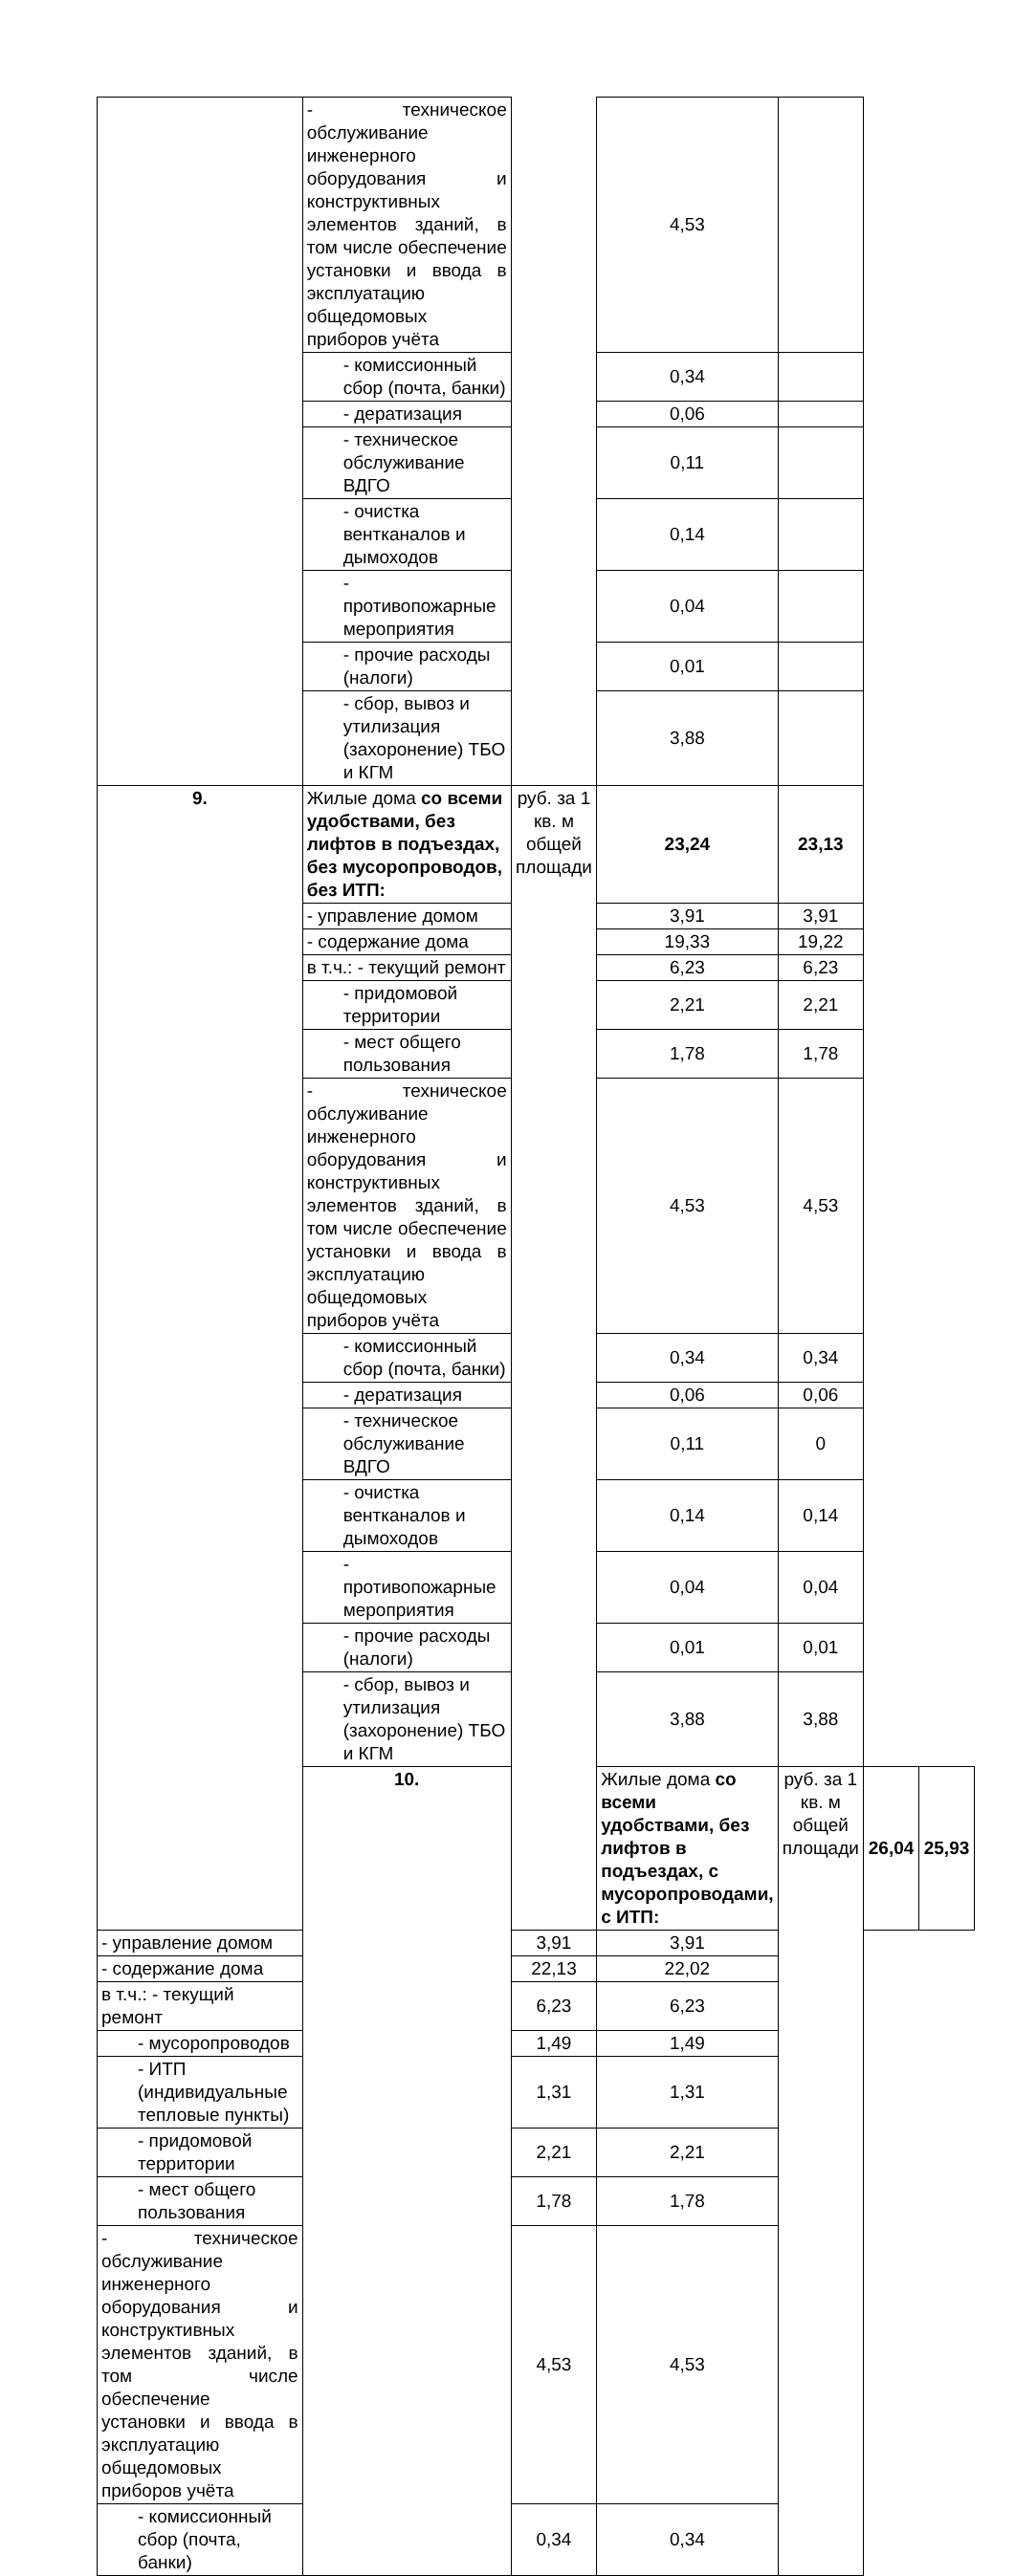| | - техническое обслуживание инженерного оборудования и конструктивных элементов зданий, в том числе обеспечение установки и ввода в эксплуатацию общедомовых приборов учёта | | 4,53 | | | |
| | - комиссионный сбор (почта, банки) | | 0,34 | | | |
| | - дератизация | | 0,06 | | | |
| | - техническое обслуживание ВДГО | | 0,11 | | | |
| | - очистка вентканалов и дымоходов | | 0,14 | | | |
| | - противопожарные мероприятия | | 0,04 | | | |
| | - прочие расходы (налоги) | | 0,01 | | | |
| | - сбор, вывоз и утилизация (захоронение) ТБО и КГМ | | 3,88 | | | |
| 9. | Жилые дома со всеми удобствами, без лифтов в подъездах, без мусоропроводов, без ИТП: | руб. за 1 кв. м общей площади | 23,24 | 23,13 | | |
| | - управление домом | | 3,91 | 3,91 | | |
| | - содержание дома | | 19,33 | 19,22 | | |
| | в т.ч.: - текущий ремонт | | 6,23 | 6,23 | | |
| | - придомовой территории | | 2,21 | 2,21 | | |
| | - мест общего пользования | | 1,78 | 1,78 | | |
| | - техническое обслуживание инженерного оборудования и конструктивных элементов зданий, в том числе обеспечение установки и ввода в эксплуатацию общедомовых приборов учёта | | 4,53 | 4,53 | | |
| | - комиссионный сбор (почта, банки) | | 0,34 | 0,34 | | |
| | - дератизация | | 0,06 | 0,06 | | |
| | - техническое обслуживание ВДГО | | 0,11 | 0 | | |
| | - очистка вентканалов и дымоходов | | 0,14 | 0,14 | | |
| | - противопожарные мероприятия | | 0,04 | 0,04 | | |
| | - прочие расходы (налоги) | | 0,01 | 0,01 | | |
| | - сбор, вывоз и утилизация (захоронение) ТБО и КГМ | | 3,88 | 3,88 | | |
| | 10. | | Жилые дома со всеми удобствами, без лифтов в подъездах, с мусоропроводами, с ИТП: | руб. за 1 кв. м общей площади | 26,04 | 25,93 |
| - управление домом | | 3,91 | 3,91 | | | |
| - содержание дома | | 22,13 | 22,02 | | | |
| в т.ч.: - текущий ремонт | | 6,23 | 6,23 | | | |
| - мусоропроводов | | 1,49 | 1,49 | | | |
| - ИТП (индивидуальные тепловые пункты) | | 1,31 | 1,31 | | | |
| - придомовой территории | | 2,21 | 2,21 | | | |
| - мест общего пользования | | 1,78 | 1,78 | | | |
| - техническое обслуживание инженерного оборудования и конструктивных элементов зданий, в том числе обеспечение установки и ввода в эксплуатацию общедомовых приборов учёта | | 4,53 | 4,53 | | | |
| - комиссионный сбор (почта, банки) | | 0,34 | 0,34 | | | |